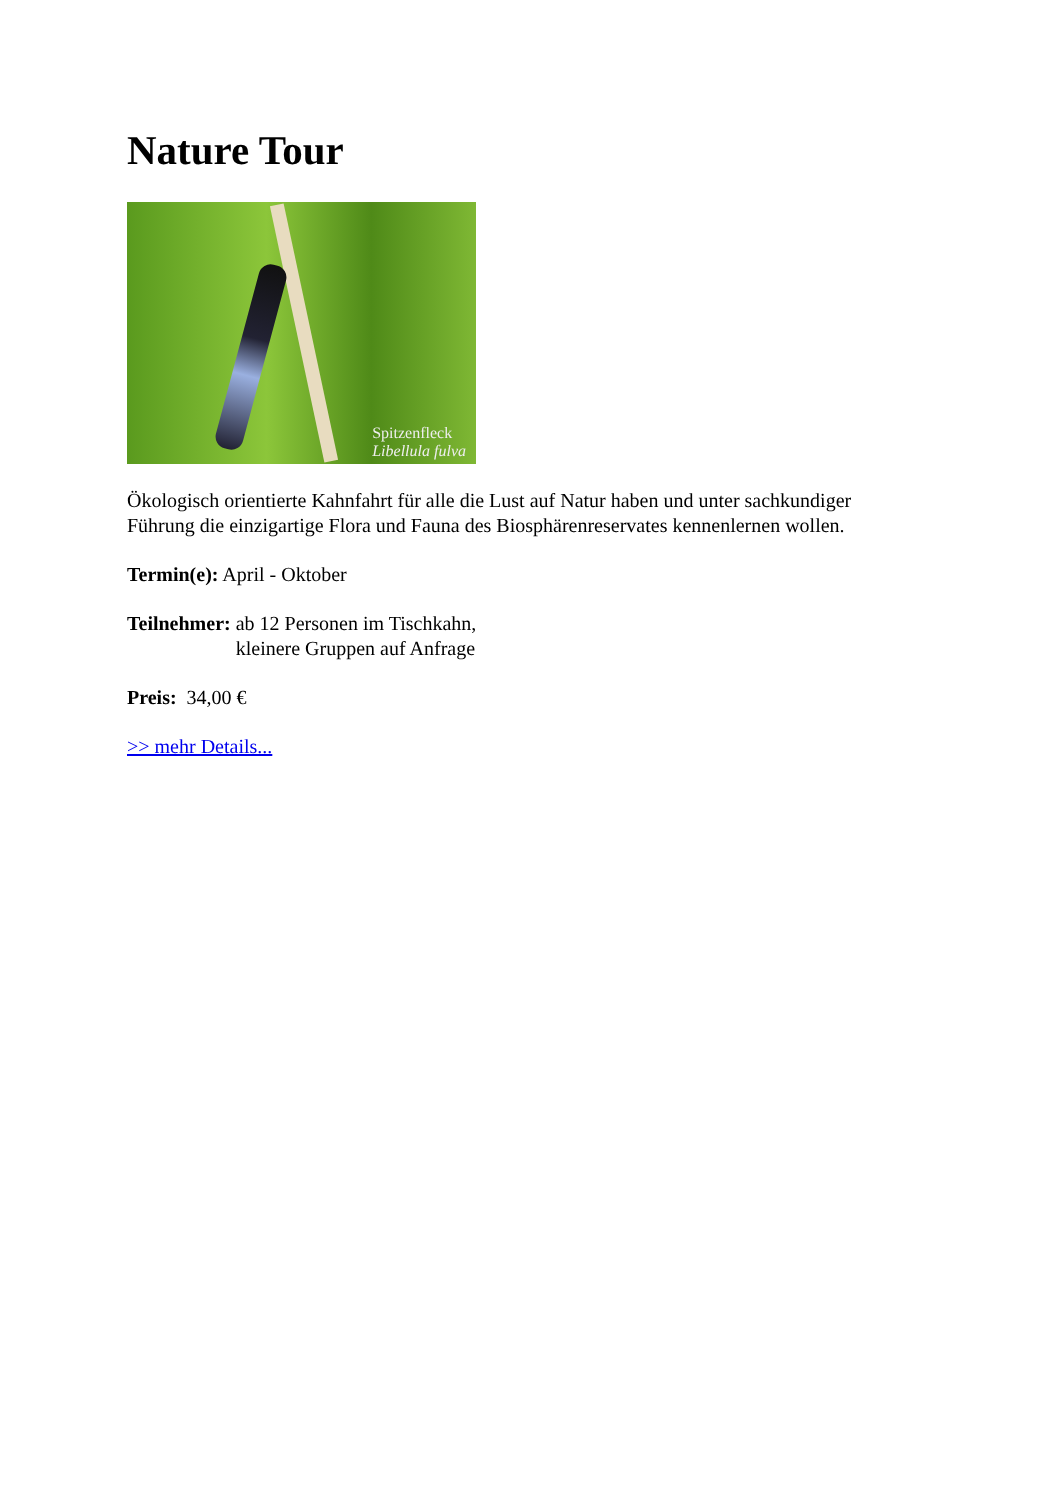Nature Tour
Spitzenfleck
Libellula fulva
Ökologisch orientierte Kahnfahrt für alle die Lust auf Natur haben und unter sachkundiger
Führung die einzigartige Flora und Fauna des Biosphärenreservates kennenlernen wollen.
Termin(e): April - Oktober
Teilnehmer: ab 12 Personen im Tischkahn,
kleinere Gruppen auf Anfrage
Preis: 34,00 €
>> mehr Details...